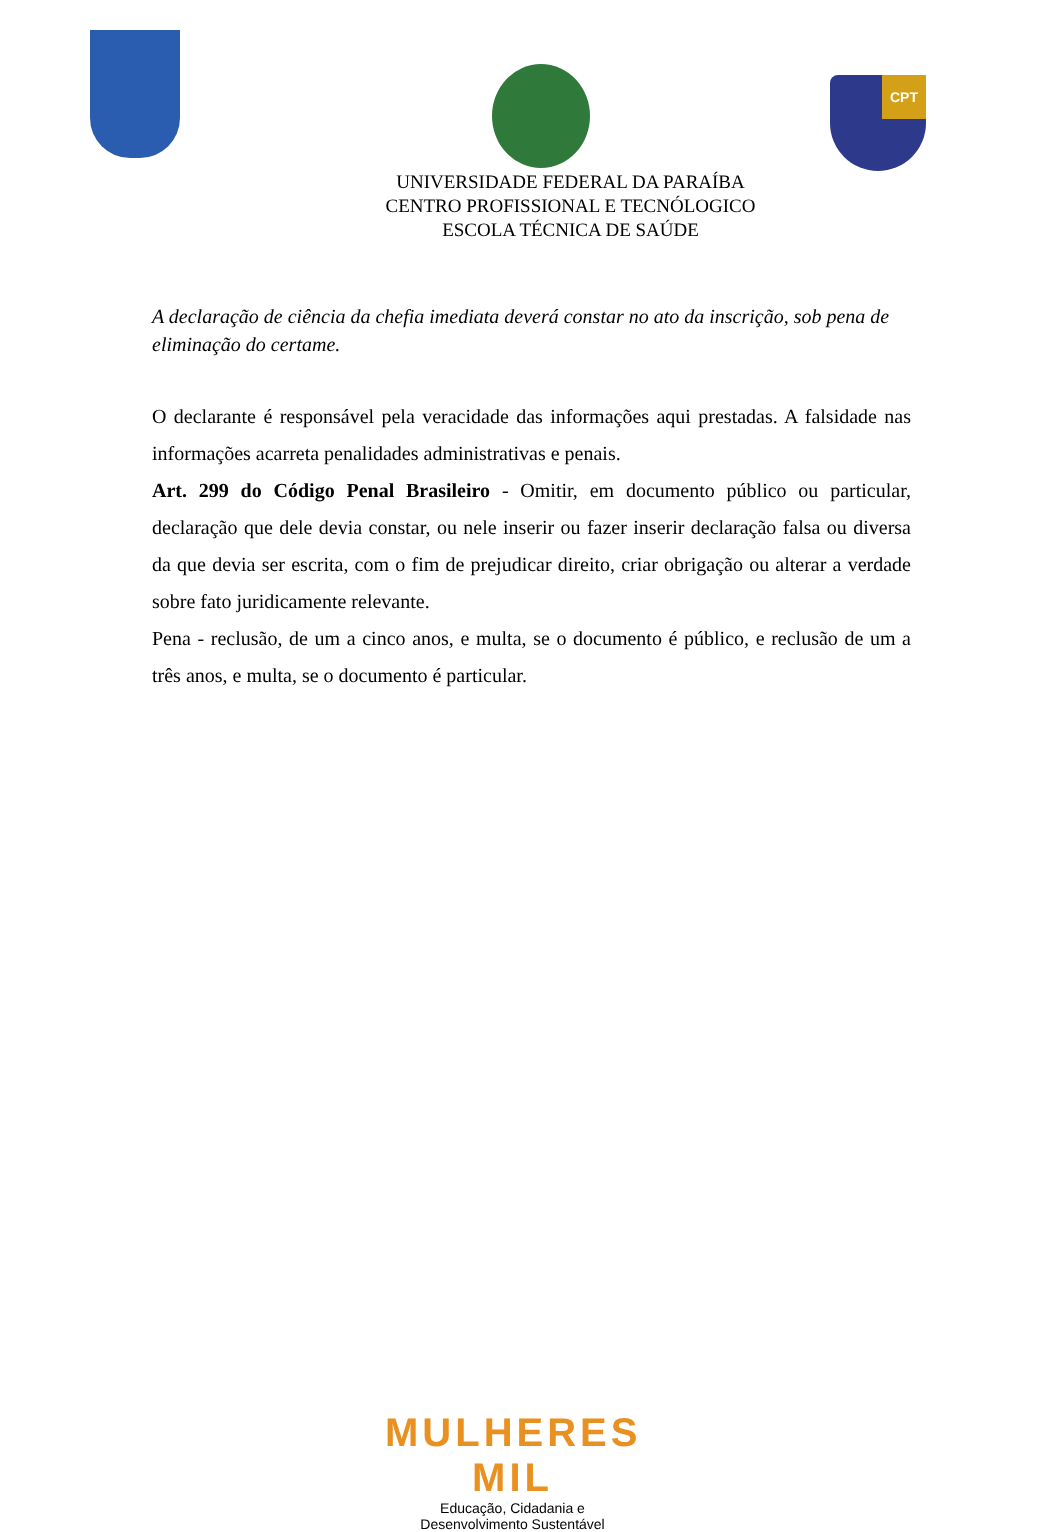CPT
UNIVERSIDADE FEDERAL DA PARAÍBA
CENTRO PROFISSIONAL E TECNÓLOGICO
ESCOLA TÉCNICA DE SAÚDE
A declaração de ciência da chefia imediata deverá constar no ato da inscrição, sob pena de eliminação do certame.
O declarante é responsável pela veracidade das informações aqui prestadas. A falsidade nas informações acarreta penalidades administrativas e penais.
Art. 299 do Código Penal Brasileiro - Omitir, em documento público ou particular, declaração que dele devia constar, ou nele inserir ou fazer inserir declaração falsa ou diversa da que devia ser escrita, com o fim de prejudicar direito, criar obrigação ou alterar a verdade sobre fato juridicamente relevante.
Pena - reclusão, de um a cinco anos, e multa, se o documento é público, e reclusão de um a três anos, e multa, se o documento é particular.
MULHERES MIL
Educação, Cidadania e Desenvolvimento Sustentável